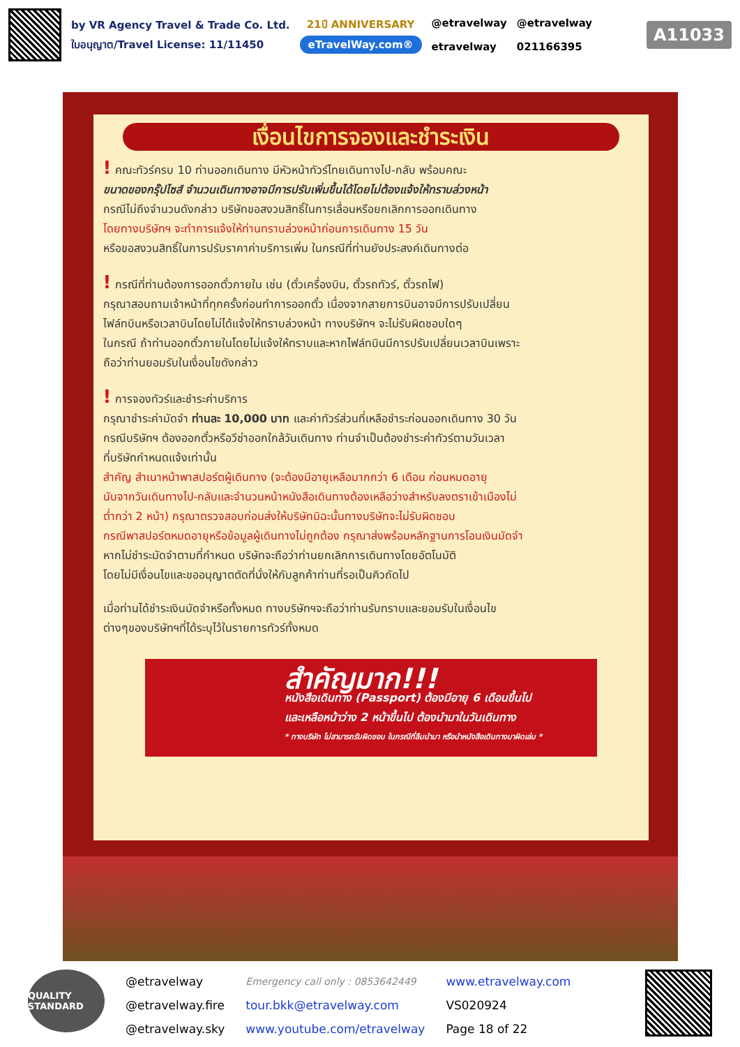by VR Agency Travel & Trade Co. Ltd.
ใบอนุญาต/Travel License: 11/11450
21ปี ANNIVERSARY
eTravelWay.com®
@etravelway
etravelway
@etravelway
021166395
A11033
เงื่อนไขการจองและชำระเงิน
! คณะทัวร์ครบ 10 ท่านออกเดินทาง มีหัวหน้าทัวร์ไทยเดินทางไป-กลับ พร้อมคณะ
ขนาดของกรุ๊ปไซส์ จำนวนเดินทางอาจมีการปรับเพิ่มขึ้นได้โดยไม่ต้องแจ้งให้ทราบล่วงหน้า
กรณีไม่ถึงจำนวนดังกล่าว บริษัทขอสงวนสิทธิ์ในการเลื่อนหรือยกเลิกการออกเดินทาง
โดยทางบริษัทฯ จะทำการแจ้งให้ท่านทราบล่วงหน้าก่อนการเดินทาง 15 วัน
หรือขอสงวนสิทธิ์ในการปรับราคาค่าบริการเพิ่ม ในกรณีที่ท่านยังประสงค์เดินทางต่อ
! กรณีที่ท่านต้องการออกตั๋วภายใน เช่น (ตั๋วเครื่องบิน, ตั๋วรถทัวร์, ตั๋วรถไฟ)
กรุณาสอบถามเจ้าหน้าที่ทุกครั้งก่อนทำการออกตั๋ว เนื่องจากสายการบินอาจมีการปรับเปลี่ยน
ไฟล์ทบินหรือเวลาบินโดยไม่ได้แจ้งให้ทราบล่วงหน้า ทางบริษัทฯ จะไม่รับผิดชอบใดๆ
ในกรณี ถ้าท่านออกตั๋วภายในโดยไม่แจ้งให้ทราบและหากไฟล์ทบินมีการปรับเปลี่ยนเวลาบินเพราะ
ถือว่าท่านยอมรับในเงื่อนไขดังกล่าว
! การจองทัวร์และชำระค่าบริการ
กรุณาชำระค่ามัดจำ ท่านละ 10,000 บาท และค่าทัวร์ส่วนที่เหลือชำระก่อนออกเดินทาง 30 วัน
กรณีบริษัทฯ ต้องออกตั๋วหรือวีซ่าออกใกล้วันเดินทาง ท่านจำเป็นต้องชำระค่าทัวร์ตามวันเวลา
ที่บริษัทกำหนดแจ้งเท่านั้น
สำคัญ สำเนาหน้าพาสปอร์ตผู้เดินทาง (จะต้องมีอายุเหลือมากกว่า 6 เดือน ก่อนหมดอายุ
นับจากวันเดินทางไป-กลับและจำนวนหน้าหนังสือเดินทางต้องเหลือว่างสำหรับลงตราเข้าเมืองไม่
ต่ำกว่า 2 หน้า) กรุณาตรวจสอบก่อนส่งให้บริษัทมิฉะนั้นทางบริษัทจะไม่รับผิดชอบ
กรณีพาสปอร์ตหมดอายุหรือข้อมูลผู้เดินทางไม่ถูกต้อง กรุณาส่งพร้อมหลักฐานการโอนเงินมัดจำ
หากไม่ชำระมัดจำตามที่กำหนด บริษัทจะถือว่าท่านยกเลิกการเดินทางโดยอัตโนมัติ
โดยไม่มีเงื่อนไขและขออนุญาตตัดที่นั่งให้กับลูกค้าท่านที่รอเป็นคิวถัดไป
เมื่อท่านได้ชำระเงินมัดจำหรือทั้งหมด ทางบริษัทฯจะถือว่าท่านรับทราบและยอมรับในเงื่อนไข
ต่างๆของบริษัทฯที่ได้ระบุไว้ในรายการทัวร์ทั้งหมด
สำคัญมาก!!!
หนังสือเดินทาง (Passport) ต้องมีอายุ 6 เดือนขึ้นไป
และเหลือหน้าว่าง 2 หน้าขึ้นไป ต้องนำมาในวันเดินทาง
* ทางบริษัท ไม่สามารถรับผิดชอบ ในกรณีที่ลืมนำมา หรือนำหนังสือเดินทางมาผิดเล่ม *
QUALITY STANDARD
@etravelway
@etravelway.fire
@etravelway.sky
Emergency call only : 0853642449
tour.bkk@etravelway.com
www.youtube.com/etravelway
www.etravelway.com
VS020924
Page 18 of 22